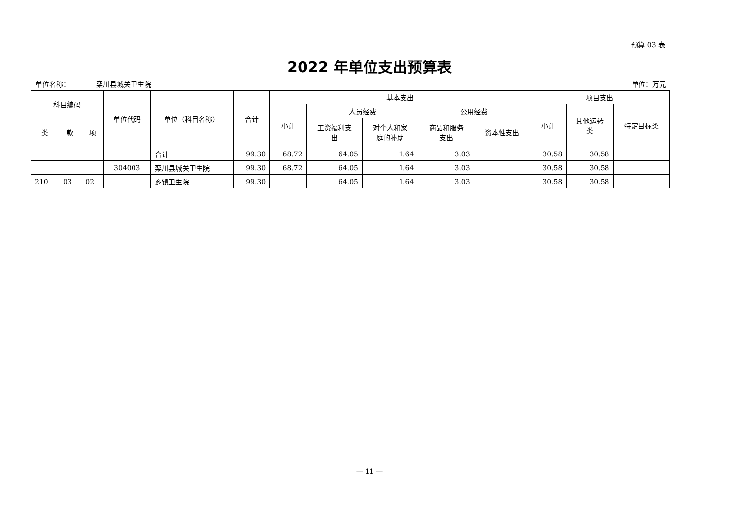预算 03 表
2022 年单位支出预算表
单位名称： 栾川县城关卫生院 单位：万元
| 科目编码 | | | 单位代码 | 单位（科目名称） | 合计 | 基本支出 | | | | | 项目支出 | | |
| --- | --- | --- | --- | --- | --- | --- | --- | --- | --- | --- | --- | --- | --- |
| | | | | | | 小计 | 人员经费 | | 公用经费 | | 小计 | 其他运转 类 | 特定目标类 |
| 类 | 款 | 项 | | | | | 工资福利支 出 | 对个人和家 庭的补助 | 商品和服务 支出 | 资本性支出 | | | |
| | | | | 合计 | 99.30 | 68.72 | 64.05 | 1.64 | 3.03 | | 30.58 | 30.58 | |
| | | | 304003 | 栾川县城关卫生院 | 99.30 | 68.72 | 64.05 | 1.64 | 3.03 | | 30.58 | 30.58 | |
| 210 | 03 | 02 | | 乡镇卫生院 | 99.30 | | 64.05 | 1.64 | 3.03 | | 30.58 | 30.58 | |
— 11 —